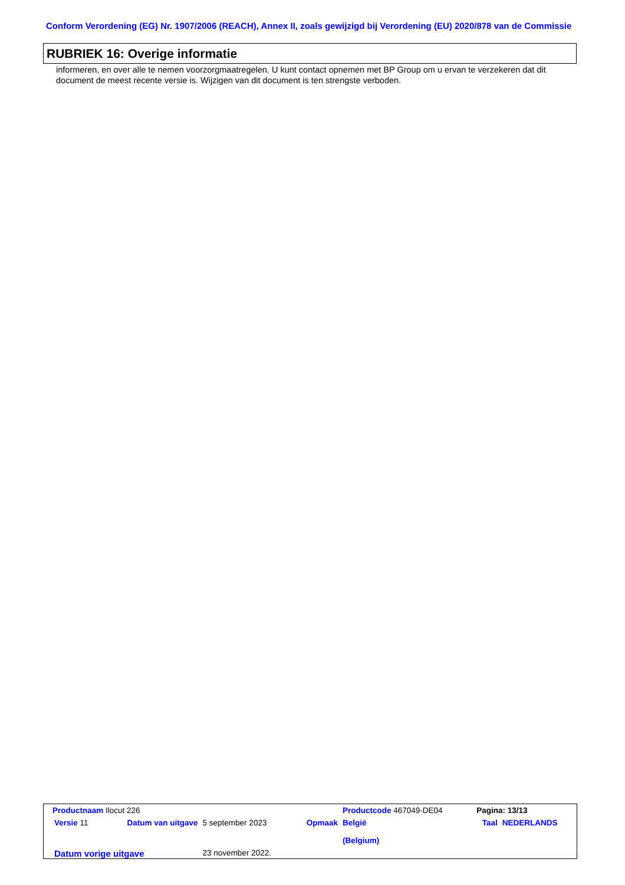Conform Verordening (EG) Nr. 1907/2006 (REACH), Annex II, zoals gewijzigd bij Verordening (EU) 2020/878 van de Commissie
RUBRIEK 16: Overige informatie
informeren, en over alle te nemen voorzorgmaatregelen. U kunt contact opnemen met BP Group om u ervan te verzekeren dat dit document de meest recente versie is. Wijzigen van dit document is ten strengste verboden.
| Productnaam Ilocut 226 | | | | Productcode 467049-DE04 | Pagina: 13/13 | |
| Versie 11 | Datum van uitgave | 5 september 2023 | Opmaak | België (Belgium) | Taal | NEDERLANDS |
| Datum vorige uitgave | | 23 november 2022. | | | | |